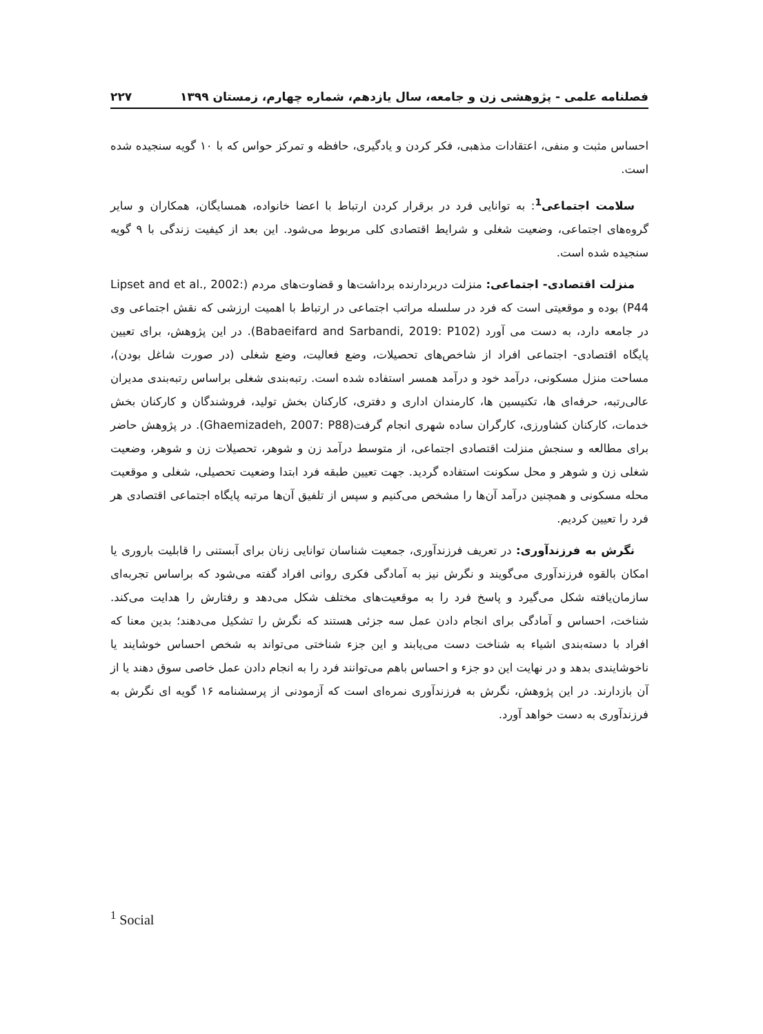فصلنامه علمی - پژوهشی زن و جامعه، سال یازدهم، شماره چهارم، زمستان ۱۳۹۹ ۲۲۷
احساس مثبت و منفی، اعتقادات مذهبی، فکر کردن و یادگیری، حافظه و تمرکز حواس که با ۱۰ گویه سنجیده شده است.
سلامت اجتماعی<sup>1</sup>: به توانایی فرد در برقرار کردن ارتباط با اعضا خانواده، همسایگان، همکاران و سایر گروه‌های اجتماعی، وضعیت شغلی و شرایط اقتصادی کلی مربوط می‌شود. این بعد از کیفیت زندگی با ۹ گویه سنجیده شده است.
منزلت اقتصادی- اجتماعی: منزلت دربردارنده برداشت‌ها و قضاوت‌های مردم (Lipset and et al., 2002: P44) بوده و موقعیتی است که فرد در سلسله مراتب اجتماعی در ارتباط با اهمیت ارزشی که نقش اجتماعی وی در جامعه دارد، به دست می آورد (Babaeifard and Sarbandi, 2019: P102). در این پژوهش، برای تعیین پایگاه اقتصادی- اجتماعی افراد از شاخص‌های تحصیلات، وضع فعالیت، وضع شغلی (در صورت شاغل بودن)، مساحت منزل مسکونی، درآمد خود و درآمد همسر استفاده شده است. رتبه‌بندی شغلی براساس رتبه‌بندی مدیران عالی‌رتبه، حرفه‌ای ها، تکنیسین ها، کارمندان اداری و دفتری، کارکنان بخش تولید، فروشندگان و کارکنان بخش خدمات، کارکنان کشاورزی، کارگران ساده شهری انجام گرفت(Ghaemizadeh, 2007: P88). در پژوهش حاضر برای مطالعه و سنجش منزلت اقتصادی اجتماعی، از متوسط درآمد زن و شوهر، تحصیلات زن و شوهر، وضعیت شغلی زن و شوهر و محل سکونت استفاده گردید. جهت تعیین طبقه فرد ابتدا وضعیت تحصیلی، شغلی و موقعیت محله مسکونی و همچنین درآمد آن‌ها را مشخص می‌کنیم و سپس از تلفیق آن‌ها مرتبه پایگاه اجتماعی اقتصادی هر فرد را تعیین کردیم.
نگرش به فرزندآوری: در تعریف فرزندآوری، جمعیت شناسان توانایی زنان برای آبستنی را قابلیت باروری یا امکان بالقوه فرزندآوری می‌گویند و نگرش نیز به آمادگی فکری روانی افراد گفته می‌شود که براساس تجربه‌ای سازمان‌یافته شکل می‌گیرد و پاسخ فرد را به موقعیت‌های مختلف شکل می‌دهد و رفتارش را هدایت می‌کند. شناخت، احساس و آمادگی برای انجام دادن عمل سه جزئی هستند که نگرش را تشکیل می‌دهند؛ بدین معنا که افراد با دسته‌بندی اشیاء به شناخت دست می‌یابند و این جزء شناختی می‌تواند به شخص احساس خوشایند یا ناخوشایندی بدهد و در نهایت این دو جزء و احساس باهم می‌توانند فرد را به انجام دادن عمل خاصی سوق دهند یا از آن بازدارند. در این پژوهش، نگرش به فرزندآوری نمره‌ای است که آزمودنی از پرسشنامه ۱۶ گویه ای نگرش به فرزندآوری به دست خواهد آورد.
<sup>1</sup> Social